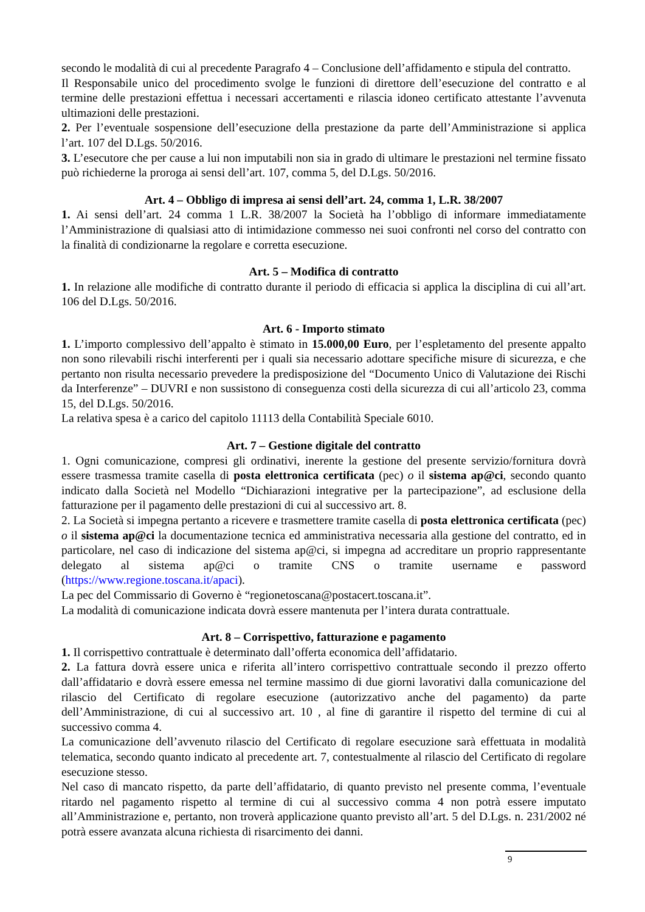secondo le modalità di cui al precedente Paragrafo 4 – Conclusione dell’affidamento e stipula del contratto.
Il Responsabile unico del procedimento svolge le funzioni di direttore dell’esecuzione del contratto e al termine delle prestazioni effettua i necessari accertamenti e rilascia idoneo certificato attestante l’avvenuta ultimazioni delle prestazioni.
2. Per l’eventuale sospensione dell’esecuzione della prestazione da parte dell’Amministrazione si applica l’art. 107 del D.Lgs. 50/2016.
3. L’esecutore che per cause a lui non imputabili non sia in grado di ultimare le prestazioni nel termine fissato può richiederne la proroga ai sensi dell’art. 107, comma 5, del D.Lgs. 50/2016.
Art. 4 – Obbligo di impresa ai sensi dell’art. 24, comma 1, L.R. 38/2007
1. Ai sensi dell’art. 24 comma 1 L.R. 38/2007 la Società ha l’obbligo di informare immediatamente l’Amministrazione di qualsiasi atto di intimidazione commesso nei suoi confronti nel corso del contratto con la finalità di condizionarne la regolare e corretta esecuzione.
Art. 5 – Modifica di contratto
1. In relazione alle modifiche di contratto durante il periodo di efficacia si applica la disciplina di cui all’art. 106 del D.Lgs. 50/2016.
Art. 6 - Importo stimato
1. L’importo complessivo dell’appalto è stimato in 15.000,00 Euro, per l’espletamento del presente appalto non sono rilevabili rischi interferenti per i quali sia necessario adottare specifiche misure di sicurezza, e che pertanto non risulta necessario prevedere la predisposizione del “Documento Unico di Valutazione dei Rischi da Interferenze” – DUVRI e non sussistono di conseguenza costi della sicurezza di cui all’articolo 23, comma 15, del D.Lgs. 50/2016.
La relativa spesa è a carico del capitolo 11113 della Contabilità Speciale 6010.
Art. 7 – Gestione digitale del contratto
1. Ogni comunicazione, compresi gli ordinativi, inerente la gestione del presente servizio/fornitura dovrà essere trasmessa tramite casella di posta elettronica certificata (pec) o il sistema ap@ci, secondo quanto indicato dalla Società nel Modello “Dichiarazioni integrative per la partecipazione”, ad esclusione della fatturazione per il pagamento delle prestazioni di cui al successivo art. 8.
2. La Società si impegna pertanto a ricevere e trasmettere tramite casella di posta elettronica certificata (pec) o il sistema ap@ci la documentazione tecnica ed amministrativa necessaria alla gestione del contratto, ed in particolare, nel caso di indicazione del sistema ap@ci, si impegna ad accreditare un proprio rappresentante delegato al sistema ap@ci o tramite CNS o tramite username e password (https://www.regione.toscana.it/apaci).
La pec del Commissario di Governo è “regionetoscana@postacert.toscana.it”.
La modalità di comunicazione indicata dovrà essere mantenuta per l’intera durata contrattuale.
Art. 8 – Corrispettivo, fatturazione e pagamento
1. Il corrispettivo contrattuale è determinato dall’offerta economica dell’affidatario.
2. La fattura dovrà essere unica e riferita all’intero corrispettivo contrattuale secondo il prezzo offerto dall’affidatario e dovrà essere emessa nel termine massimo di due giorni lavorativi dalla comunicazione del rilascio del Certificato di regolare esecuzione (autorizzativo anche del pagamento) da parte dell’Amministrazione, di cui al successivo art. 10 , al fine di garantire il rispetto del termine di cui al successivo comma 4.
La comunicazione dell’avvenuto rilascio del Certificato di regolare esecuzione sarà effettuata in modalità telematica, secondo quanto indicato al precedente art. 7, contestualmente al rilascio del Certificato di regolare esecuzione stesso.
Nel caso di mancato rispetto, da parte dell’affidatario, di quanto previsto nel presente comma, l’eventuale ritardo nel pagamento rispetto al termine di cui al successivo comma 4 non potrà essere imputato all’Amministrazione e, pertanto, non troverà applicazione quanto previsto all’art. 5 del D.Lgs. n. 231/2002 né potrà essere avanzata alcuna richiesta di risarcimento dei danni.
9